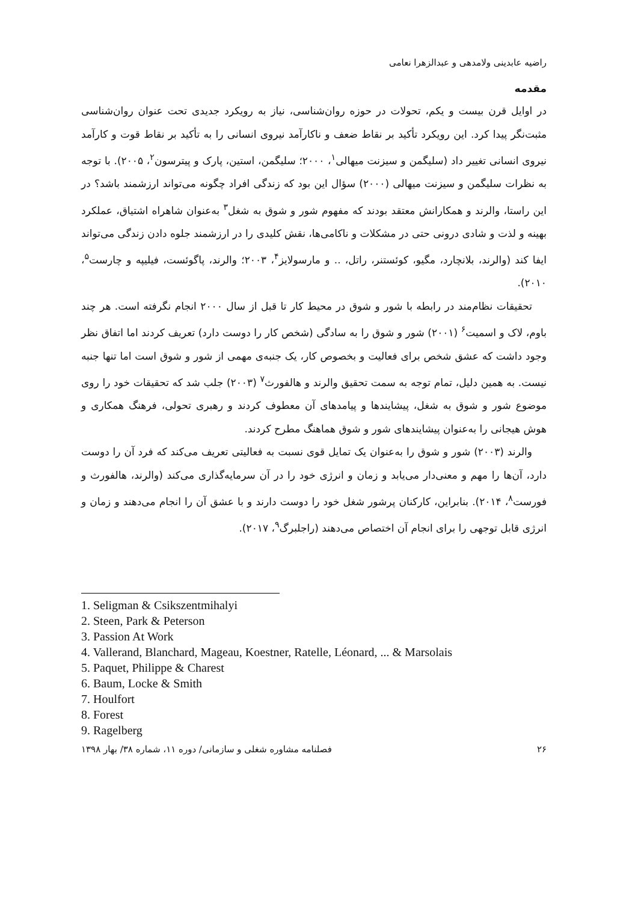راضیه عابدینی ولامدهی و عبدالزهرا نعامی
مقدمه
در اوایل قرن بیست و یکم، تحولات در حوزه روان‌شناسی، نیاز به رویکرد جدیدی تحت عنوان روان‌شناسی مثبت‌نگر پیدا کرد. این رویکرد تأکید بر نقاط ضعف و ناکارآمد نیروی انسانی را به تأکید بر نقاط قوت و کارآمد نیروی انسانی تغییر داد (سلیگمن و سیزنت میهالی<sup>۱</sup>، ۲۰۰۰؛ سلیگمن، استین، پارک و پیترسون<sup>۲</sup>، ۲۰۰۵). با توجه به نظرات سلیگمن و سیزنت میهالی (۲۰۰۰) سؤال این بود که زندگی افراد چگونه می‌تواند ارزشمند باشد؟ در این راستا، والرند و همکارانش معتقد بودند که مفهوم شور و شوق به شغل<sup>۳</sup> به‌عنوان شاهراه اشتیاق، عملکرد بهینه و لذت و شادی درونی حتی در مشکلات و ناکامی‌ها، نقش کلیدی را در ارزشمند جلوه دادن زندگی می‌تواند ایفا کند (والرند، بلانچارد، مگیو، کوئستنر، راتل، .. و مارسولایز<sup>۴</sup>، ۲۰۰۳؛ والرند، پاگوئست، فیلیپه و چارست<sup>۵</sup>، ۲۰۱۰).
تحقیقات نظام‌مند در رابطه با شور و شوق در محیط کار تا قبل از سال ۲۰۰۰ انجام نگرفته است. هر چند باوم، لاک و اسمیت<sup>۶</sup> (۲۰۰۱) شور و شوق را به سادگی (شخص کار را دوست دارد) تعریف کردند اما اتفاق نظر وجود داشت که عشق شخص برای فعالیت و بخصوص کار، یک جنبه‌ی مهمی از شور و شوق است اما تنها جنبه نیست. به همین دلیل، تمام توجه به سمت تحقیق والرند و هالفورث<sup>۷</sup> (۲۰۰۳) جلب شد که تحقیقات خود را روی موضوع شور و شوق به شغل، پیشایندها و پیامدهای آن معطوف کردند و رهبری تحولی، فرهنگ همکاری و هوش هیجانی را به‌عنوان پیشایندهای شور و شوق هماهنگ مطرح کردند.
والرند (۲۰۰۳) شور و شوق را به‌عنوان یک تمایل قوی نسبت به فعالیتی تعریف می‌کند که فرد آن را دوست دارد، آن‌ها را مهم و معنی‌دار می‌یابد و زمان و انرژی خود را در آن سرمایه‌گذاری می‌کند (والرند، هالفورث و فورست<sup>۸</sup>، ۲۰۱۴). بنابراین، کارکنان پرشور شغل خود را دوست دارند و با عشق آن را انجام می‌دهند و زمان و انرژی قابل توجهی را برای انجام آن اختصاص می‌دهند (راجلبرگ<sup>۹</sup>، ۲۰۱۷).
1. Seligman & Csikszentmihalyi
2. Steen, Park & Peterson
3. Passion At Work
4. Vallerand, Blanchard, Mageau, Koestner, Ratelle, Léonard, ... & Marsolais
5. Paquet, Philippe & Charest
6. Baum, Locke & Smith
7. Houlfort
8. Forest
9. Ragelberg
۲۶ فصلنامه مشاوره شغلی و سازمانی/ دوره ۱۱، شماره ۳۸/ بهار ۱۳۹۸